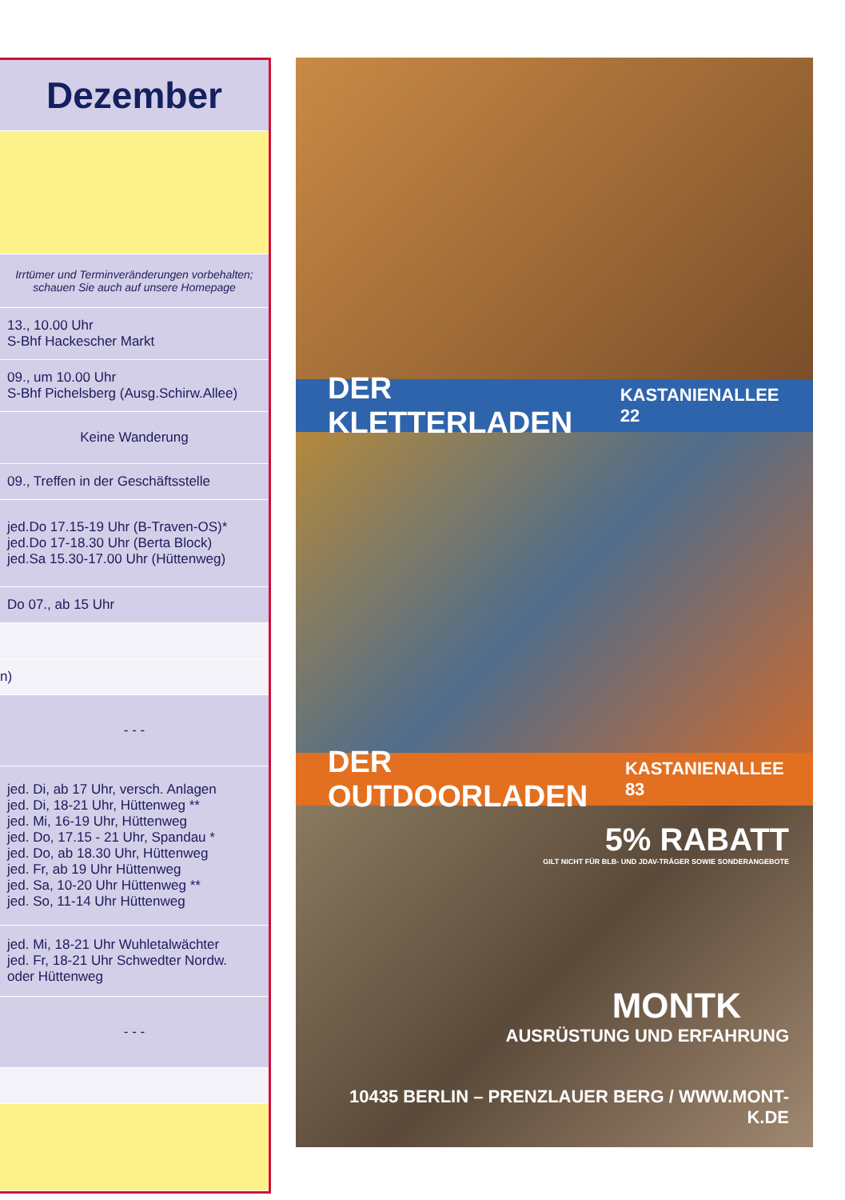| Dezember |
| Irrtümer und Terminveränderungen vorbehalten; schauen Sie auch auf unsere Homepage |
| 13., 10.00 Uhr S-Bhf Hackescher Markt |
| 09., um 10.00 Uhr S-Bhf Pichelsberg (Ausg.Schirw.Allee) |
| Keine Wanderung |
| 09., Treffen in der Geschäftsstelle |
| jed.Do 17.15-19 Uhr (B-Traven-OS)* jed.Do 17-18.30 Uhr (Berta Block) jed.Sa 15.30-17.00 Uhr (Hüttenweg) |
| Do 07., ab 15 Uhr |
| n) |
| - - - |
| jed. Di, ab 17 Uhr, versch. Anlagen jed. Di, 18-21 Uhr, Hüttenweg ** jed. Mi, 16-19 Uhr, Hüttenweg jed. Do, 17.15 - 21 Uhr, Spandau * jed. Do, ab 18.30 Uhr, Hüttenweg jed. Fr, ab 19 Uhr Hüttenweg jed. Sa, 10-20 Uhr Hüttenweg ** jed. So, 11-14 Uhr Hüttenweg |
| jed. Mi, 18-21 Uhr Wuhletalwächter jed. Fr, 18-21 Uhr Schwedter Nordw. oder Hüttenweg |
| - - - |
DER KLETTERLADEN KASTANIENALLEE 22
DER OUTDOORLADEN KASTANIENALLEE 83
5% RABATT
GILT NICHT FÜR BLB- UND JDAV-TRÄGER SOWIE SONDERANGEBOTE
MONTK
AUSRÜSTUNG UND ERFAHRUNG
10435 BERLIN – PRENZLAUER BERG / WWW.MONT-K.DE